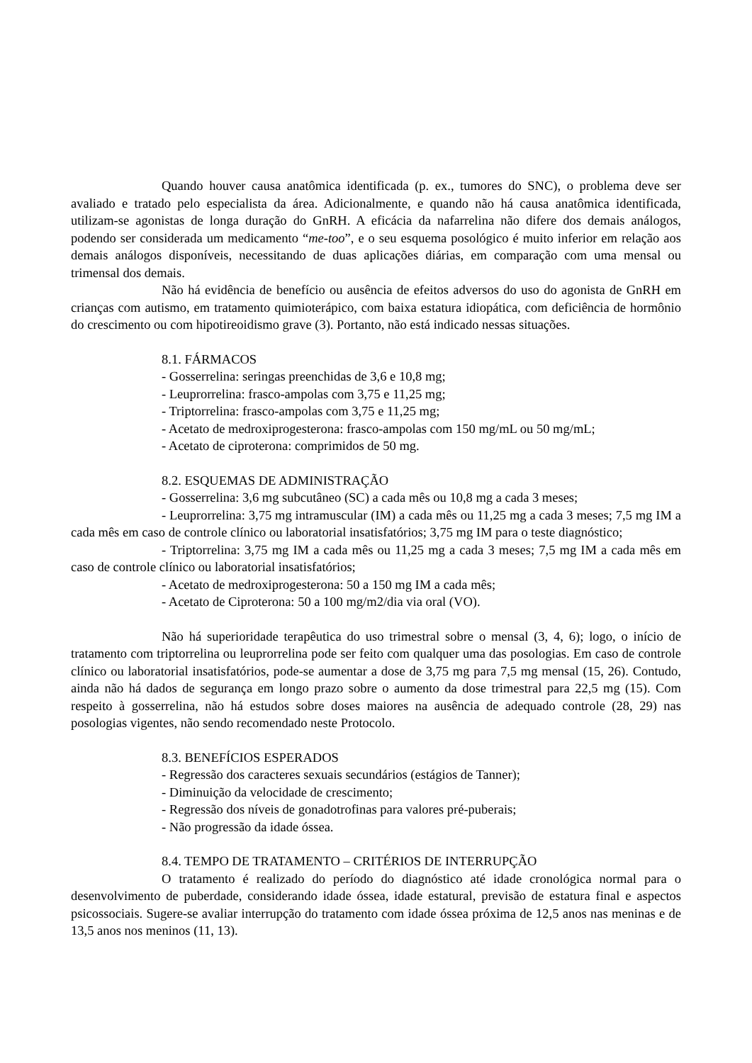Quando houver causa anatômica identificada (p. ex., tumores do SNC), o problema deve ser avaliado e tratado pelo especialista da área. Adicionalmente, e quando não há causa anatômica identificada, utilizam-se agonistas de longa duração do GnRH. A eficácia da nafarrelina não difere dos demais análogos, podendo ser considerada um medicamento “me-too”, e o seu esquema posológico é muito inferior em relação aos demais análogos disponíveis, necessitando de duas aplicações diárias, em comparação com uma mensal ou trimensal dos demais.
Não há evidência de benefício ou ausência de efeitos adversos do uso do agonista de GnRH em crianças com autismo, em tratamento quimioterápico, com baixa estatura idiopática, com deficiência de hormônio do crescimento ou com hipotireoidismo grave (3). Portanto, não está indicado nessas situações.
8.1. FÁRMACOS
- Gosserrelina: seringas preenchidas de 3,6 e 10,8 mg;
- Leuprorrelina: frasco-ampolas com 3,75 e 11,25 mg;
- Triptorrelina: frasco-ampolas com 3,75 e 11,25 mg;
- Acetato de medroxiprogesterona: frasco-ampolas com 150 mg/mL ou 50 mg/mL;
- Acetato de ciproterona: comprimidos de 50 mg.
8.2. ESQUEMAS DE ADMINISTRAÇÃO
- Gosserrelina: 3,6 mg subcutâneo (SC) a cada mês ou 10,8 mg a cada 3 meses;
- Leuprorrelina: 3,75 mg intramuscular (IM) a cada mês ou 11,25 mg a cada 3 meses; 7,5 mg IM a cada mês em caso de controle clínico ou laboratorial insatisfatórios; 3,75 mg IM para o teste diagnóstico;
- Triptorrelina: 3,75 mg IM a cada mês ou 11,25 mg a cada 3 meses; 7,5 mg IM a cada mês em caso de controle clínico ou laboratorial insatisfatórios;
- Acetato de medroxiprogesterona: 50 a 150 mg IM a cada mês;
- Acetato de Ciproterona: 50 a 100 mg/m2/dia via oral (VO).
Não há superioridade terapêutica do uso trimestral sobre o mensal (3, 4, 6); logo, o início de tratamento com triptorrelina ou leuprorrelina pode ser feito com qualquer uma das posologias. Em caso de controle clínico ou laboratorial insatisfatórios, pode-se aumentar a dose de 3,75 mg para 7,5 mg mensal (15, 26). Contudo, ainda não há dados de segurança em longo prazo sobre o aumento da dose trimestral para 22,5 mg (15). Com respeito à gosserrelina, não há estudos sobre doses maiores na ausência de adequado controle (28, 29) nas posologias vigentes, não sendo recomendado neste Protocolo.
8.3. BENEFÍCIOS ESPERADOS
- Regressão dos caracteres sexuais secundários (estágios de Tanner);
- Diminuição da velocidade de crescimento;
- Regressão dos níveis de gonadotrofinas para valores pré-puberais;
- Não progressão da idade óssea.
8.4. TEMPO DE TRATAMENTO – CRITÉRIOS DE INTERRUPÇÃO
O tratamento é realizado do período do diagnóstico até idade cronológica normal para o desenvolvimento de puberdade, considerando idade óssea, idade estatural, previsão de estatura final e aspectos psicossociais. Sugere-se avaliar interrupção do tratamento com idade óssea próxima de 12,5 anos nas meninas e de 13,5 anos nos meninos (11, 13).